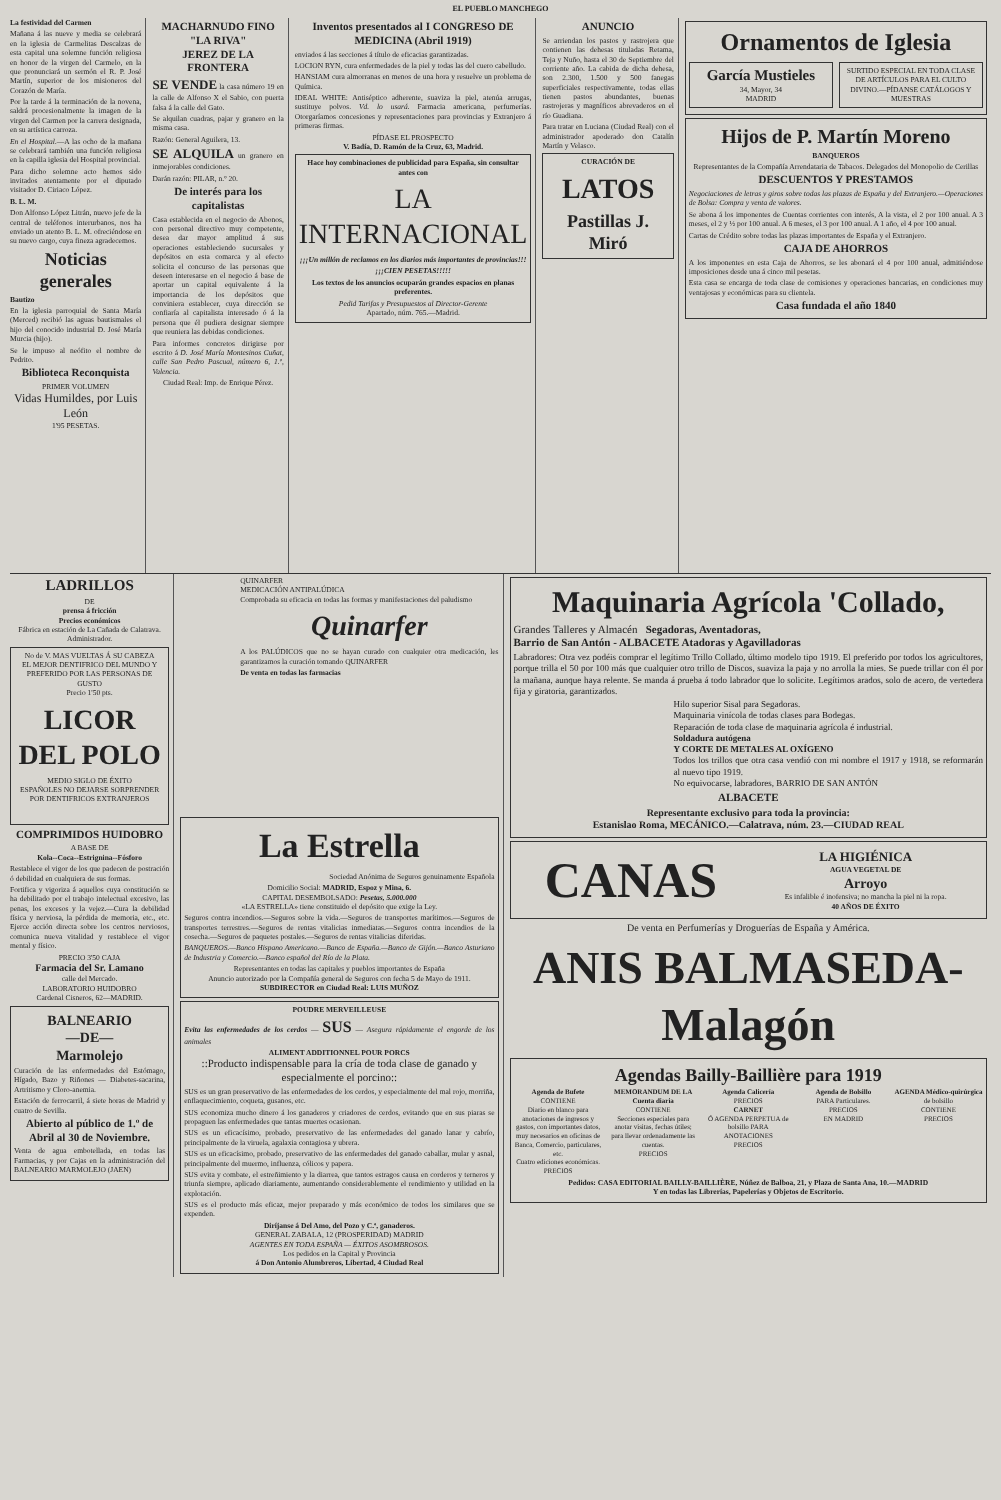EL PUEBLO MANCHEGO
La festividad del Carmen
Mañana á las nueve y media se celebrará en la iglesia de Carmelitas Descalzas de esta capital una solemne función religiosa en honor de la virgen del Carmelo, en la que pronunciará un sermón el R. P. José Martín, superior de los misioneros del Corazón de María.
Por la tarde á la terminación de la novena, saldrá procesionalmente la imagen de la virgen del Carmen por la carrera designada, en su artística carroza.
En el Hospital.—A las ocho de la mañana se celebrará también una función religiosa en la capilla iglesia del Hospital provincial.
Para dicho solemne acto hemos sido invitados atentamente por el diputado visitador D. Ciriaco López.
B. L. M.
Don Alfonso López Litrán, nuevo jefe de la central de teléfonos interurbanos, nos ha enviado un atento B. L. M. ofreciéndose en su nuevo cargo, cuya fineza agradecemos.
Noticias generales
Bautizo
En la iglesia parroquial de Santa María (Merced) recibió las aguas bautismales el hijo del conocido industrial D. José María Murcia (hijo).
Se le impuso al neófito el nombre de Pedrito.
Biblioteca Reconquista
PRIMER VOLUMEN
Vidas Humildes, por Luis León
1'95 PESETAS.
MACHARNUDO FINO
"LA RIVA"
JEREZ DE LA FRONTERA
SE VENDE la casa número 19 en la calle de Alfonso X el Sabio, con puerta falsa á la calle del Gato.
Se alquilan cuadras, pajar y granero en la misma casa.
Razón: General Aguilera, 13.
SE ALQUILA un granero en inmejorables condiciones.
Darán razón: PILAR, n.º 20.
De interés para los capitalistas
Casa establecida en el negocio de Abonos, con personal directivo muy competente, desea dar mayor amplitud á sus operaciones estableciendo sucursales y depósitos en esta comarca y al efecto solicita el concurso de las personas que deseen interesarse en el negocio á base de aportar un capital equivalente á la importancia de los depósitos que conviniera establecer, cuya dirección se confiaría al capitalista interesado ó á la persona que él pudiera designar siempre que reuniera las debidas condiciones.
Para informes concretos dirigirse por escrito á D. José María Montesinos Cuñat, calle San Pedro Pascual, número 6, 1.º, Valencia.
Ciudad Real: Imp. de Enrique Pérez.
Inventos presentados al I CONGRESO DE MEDICINA (Abril 1919)
enviados á las secciones á título de eficacias garantizadas.
LOCION RYN, cura enfermedades de la piel y todas las del cuero cabelludo.
HANSIAM cura almorranas en menos de una hora y resuelve un problema de Química.
IDEAL WHITE: Antiséptico adherente, suaviza la piel, atenúa arrugas, sustituye polvos. Vd. lo usará. Farmacia americana, perfumerías. Otorgaríamos concesiones y representaciones para provincias y Extranjero á primeras firmas.
PÍDASE EL PROSPECTO
V. Badía, D. Ramón de la Cruz, 63, Madrid.
Hace hoy combinaciones de publicidad para España, sin consultar antes con
LA INTERNACIONAL
¡¡¡Un millón de reclamos en los diarios más importantes de provincias!!!
¡¡¡CIEN PESETAS!!!!!
Los textos de los anuncios ocuparán grandes espacios en planas preferentes.
Pedid Tarifas y Presupuestos al Director-Gerente
Apartado, núm. 765.—Madrid.
ANUNCIO
Se arriendan los pastos y rastrojera que contienen las dehesas tituladas Retama, Teja y Nuño, hasta el 30 de Septiembre del corriente año. La cabida de dicha dehesa, son 2.300, 1.500 y 500 fanegas superficiales respectivamente, todas ellas tienen pastos abundantes, buenas rastrojeras y magníficos abrevaderos en el río Guadiana.
Para tratar en Luciana (Ciudad Real) con el administrador apoderado don Catalín Martín y Velasco.
CURACIÓN DE
LATOS
Pastillas J. Miró
Ornamentos de Iglesia
García Mustieles
34, Mayor, 34
MADRID
SURTIDO ESPECIAL EN TODA CLASE DE ARTÍCULOS PARA EL CULTO DIVINO.—PÍDANSE CATÁLOGOS Y MUESTRAS
Hijos de P. Martín Moreno
BANQUEROS
Representantes de la Compañía Arrendataria de Tabacos. Delegados del Monopolio de Cerillas
DESCUENTOS Y PRESTAMOS
Negociaciones de letras y giros sobre todas las plazas de España y del Extranjero.—Operaciones de Bolsa: Compra y venta de valores.
Se abona á los imponentes de Cuentas corrientes con interés, A la vista, el 2 por 100 anual. A 3 meses, el 2 y ½ por 100 anual. A 6 meses, el 3 por 100 anual. A 1 año, el 4 por 100 anual.
Cartas de Crédito sobre todas las plazas importantes de España y el Extranjero.
CAJA DE AHORROS
A los imponentes en esta Caja de Ahorros, se les abonará el 4 por 100 anual, admitiéndose imposiciones desde una á cinco mil pesetas.
Esta casa se encarga de toda clase de comisiones y operaciones bancarias, en condiciones muy ventajosas y económicas para su clientela.
Casa fundada el año 1840
LADRILLOS
DE
prensa á fricción
Precios económicos
Fábrica en estación de La Cañada de Calatrava.
Administrador.
No de V. MAS VUELTAS Á SU CABEZA
EL MEJOR DENTIFRICO DEL MUNDO Y PREFERIDO POR LAS PERSONAS DE GUSTO
Precio 1'50 pts.
LICOR DEL POLO
MEDIO SIGLO DE ÉXITO
ESPAÑOLES NO DEJARSE SORPRENDER POR DENTIFRICOS EXTRANJEROS
COMPRIMIDOS HUIDOBRO
A BASE DE
Kola--Coca--Estrignina--Fósforo
Restablece el vigor de los que padecen de postración ó debilidad en cualquiera de sus formas.
Fortifica y vigoriza á aquellos cuya constitución se ha debilitado por el trabajo intelectual excesivo, las penas, los excesos y la vejez.—Cura la debilidad física y nerviosa, la pérdida de memoria, etc., etc. Ejerce acción directa sobre los centros nerviosos, comunica nueva vitalidad y restablece el vigor mental y físico.
PRECIO 3'50 CAJA
Farmacia del Sr. Lamano
calle del Mercado.
LABORATORIO HUIDOBRO
Cardenal Cisneros, 62—MADRID.
BALNEARIO
—DE—
Marmolejo
Curación de las enfermedades del Estómago, Hígado, Bazo y Riñones — Diabetes-sacarina, Artritismo y Cloro-anemia.
Estación de ferrocarril, á siete horas de Madrid y cuatro de Sevilla.
Abierto al público de 1.º de Abril al 30 de Noviembre.
Venta de agua embotellada, en todas las Farmacias, y por Cajas en la administración del BALNEARIO MARMOLEJO (JAEN)
QUINARFER
MEDICACIÓN ANTIPALÚDICA
Comprobada su eficacia en todas las formas y manifestaciones del paludismo
Quinarfer
A los PALÚDICOS que no se hayan curado con cualquier otra medicación, les garantizamos la curación tomando QUINARFER
De venta en todas las farmacias
La Estrella
Sociedad Anónima de Seguros genuinamente Española
Domicilio Social: MADRID, Espoz y Mina, 6.
CAPITAL DESEMBOLSADO: Pesetas, 5.000.000
«LA ESTRELLA» tiene constituido el depósito que exige la Ley.
Seguros contra incendios.—Seguros sobre la vida.—Seguros de transportes marítimos.—Seguros de transportes terrestres.—Seguros de rentas vitalicias inmediatas.—Seguros contra incendios de la cosecha.—Seguros de paquetes postales.—Seguros de rentas vitalicias diferidas.
BANQUEROS.—Banco Hispano Americano.—Banco de España.—Banco de Gijón.—Banco Asturiano de Industria y Comercio.—Banco español del Río de la Plata.
Representantes en todas las capitales y pueblos importantes de España
Anuncio autorizado por la Compañía general de Seguros con fecha 5 de Mayo de 1911.
SUBDIRECTOR en Ciudad Real: LUIS MUÑOZ
POUDRE MERVEILLEUSE
Evita las enfermedades de los cerdos — SUS — Asegura rápidamente el engorde de los animales
ALIMENT ADDITIONNEL POUR PORCS
::Producto indispensable para la cría de toda clase de ganado y especialmente el porcino::
SUS es un gran preservativo de las enfermedades de los cerdos, y especialmente del mal rojo, morriña, enflaquecimiento, coqueta, gusanos, etc.
SUS economiza mucho dinero á los ganaderos y criadores de cerdos, evitando que en sus piaras se propaguen las enfermedades que tantas muertes ocasionan.
SUS es un eficacísimo, probado, preservativo de las enfermedades del ganado lanar y cabrío, principalmente de la viruela, agalaxia contagiosa y ubrera.
SUS es un eficacísimo, probado, preservativo de las enfermedades del ganado caballar, mular y asnal, principalmente del muermo, influenza, cólicos y papera.
SUS evita y combate, el estreñimiento y la diarrea, que tantos estragos causa en corderos y terneros y triunfa siempre, aplicado diariamente, aumentando considerablemente el rendimiento y utilidad en la explotación.
SUS es el producto más eficaz, mejor preparado y más económico de todos los similares que se expenden.
Diríjanse á Del Amo, del Pozo y C.ª, ganaderos.
GENERAL ZABALA, 12 (PROSPERIDAD) MADRID
AGENTES EN TODA ESPAÑA — ÉXITOS ASOMBROSOS.
Los pedidos en la Capital y Provincia
á Don Antonio Alumbreros, Libertad, 4 Ciudad Real
Maquinaria Agrícola 'Collado,
Grandes Talleres y Almacén Segadoras, Aventadoras,
Barrio de San Antón - ALBACETE Atadoras y Agavilladoras
Labradores: Otra vez podéis comprar el legítimo Trillo Collado, último modelo tipo 1919. El preferido por todos los agricultores, porque trilla el 50 por 100 más que cualquier otro trillo de Discos, suaviza la paja y no arrolla la mies. Se puede trillar con él por la mañana, aunque haya relente. Se manda á prueba á todo labrador que lo solicite. Legítimos arados, solo de acero, de vertedera fija y giratoria, garantizados.
Hilo superior Sisal para Segadoras.
Maquinaria vinícola de todas clases para Bodegas.
Reparación de toda clase de maquinaria agrícola é industrial.
Soldadura autógena
Y CORTE DE METALES AL OXÍGENO
Todos los trillos que otra casa vendió con mi nombre el 1917 y 1918, se reformarán al nuevo tipo 1919.
No equivocarse, labradores, BARRIO DE SAN ANTÓN
ALBACETE
Representante exclusivo para toda la provincia:
Estanislao Roma, MECÁNICO.—Calatrava, núm. 23.—CIUDAD REAL
CANAS
LA HIGIÉNICA
AGUA VEGETAL DE
Arroyo
Es infalible é inofensiva; no mancha la piel ni la ropa.
40 AÑOS DE ÉXITO
De venta en Perfumerías y Droguerías de España y América.
ANIS BALMASEDA-Malagón
Agendas Bailly-Baillière para 1919
Agenda de Bufete
CONTIENE
Diario en blanco para anotaciones de ingresos y gastos, con importantes datos, muy necesarios en oficinas de Banca, Comercio, particulares, etc.
Cuatro ediciones económicas.
PRECIOS
MEMORANDUM DE LA Cuenta diaria
CONTIENE
Secciones especiales para anotar visitas, fechas útiles; para llevar ordenadamente las cuentas.
PRECIOS
Agenda Calicería
PRECIOS
CARNET
Ó AGENDA PERPETUA de bolsillo PARA ANOTACIONES
PRECIOS
Agenda de Bolsillo
PARA Particulares.
PRECIOS
EN MADRID
AGENDA Médico-quirúrgica
de bolsillo
CONTIENE
PRECIOS
Pedidos: CASA EDITORIAL BAILLY-BAILLIÈRE, Núñez de Balboa, 21, y Plaza de Santa Ana, 10.—MADRID
Y en todas las Librerías, Papelerías y Objetos de Escritorio.